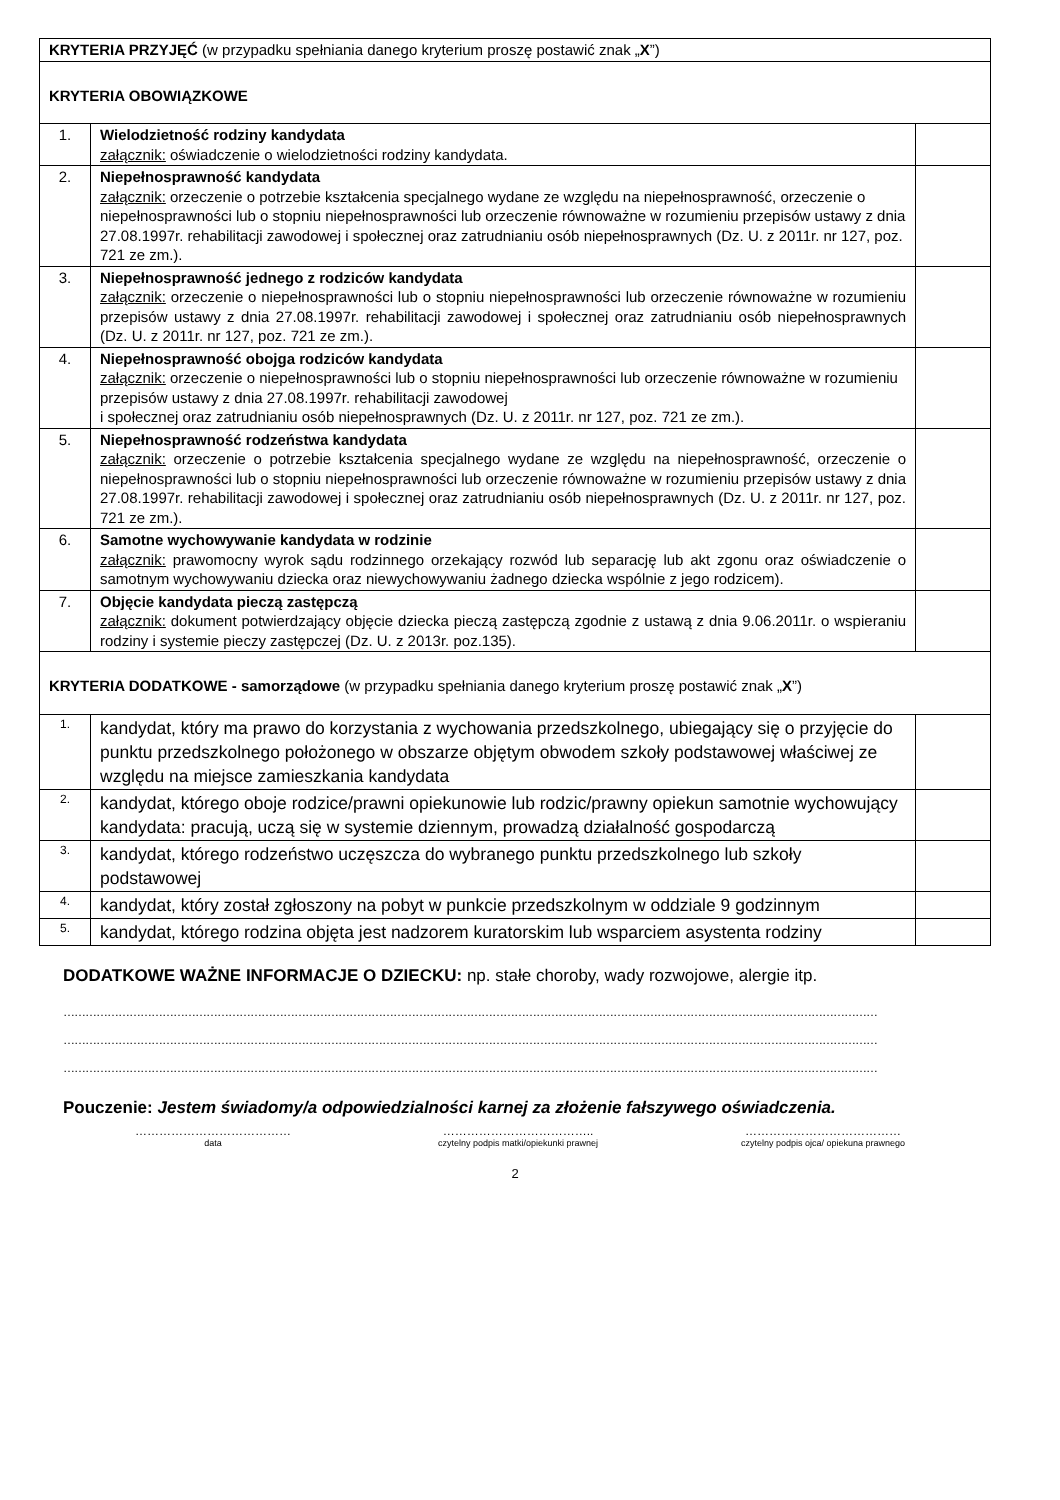| KRYTERIA PRZYJĘĆ (w przypadku spełniania danego kryterium proszę postawić znak „ X ”) | | |
| KRYTERIA OBOWIĄZKOWE | | |
| 1. | Wielodzietność rodziny kandydata załącznik: oświadczenie o wielodzietności rodziny kandydata. | |
| 2. | Niepełnosprawność kandydata załącznik: orzeczenie o potrzebie kształcenia specjalnego wydane ze względu na niepełnosprawność, orzeczenie o niepełnosprawności lub o stopniu niepełnosprawności lub orzeczenie równoważne w rozumieniu przepisów ustawy z dnia 27.08.1997r. rehabilitacji zawodowej i społecznej oraz zatrudnianiu osób niepełnosprawnych (Dz. U. z 2011r. nr 127, poz. 721 ze zm.). | |
| 3. | Niepełnosprawność jednego z rodziców kandydata załącznik: orzeczenie o niepełnosprawności lub o stopniu niepełnosprawności lub orzeczenie równoważne w rozumieniu przepisów ustawy z dnia 27.08.1997r. rehabilitacji zawodowej i społecznej oraz zatrudnianiu osób niepełnosprawnych (Dz. U. z 2011r. nr 127, poz. 721 ze zm.). | |
| 4. | Niepełnosprawność obojga rodziców kandydata załącznik: orzeczenie o niepełnosprawności lub o stopniu niepełnosprawności lub orzeczenie równoważne w rozumieniu przepisów ustawy z dnia 27.08.1997r. rehabilitacji zawodowej i społecznej oraz zatrudnianiu osób niepełnosprawnych (Dz. U. z 2011r. nr 127, poz. 721 ze zm.). | |
| 5. | Niepełnosprawność rodzeństwa kandydata załącznik: orzeczenie o potrzebie kształcenia specjalnego wydane ze względu na niepełnosprawność, orzeczenie o niepełnosprawności lub o stopniu niepełnosprawności lub orzeczenie równoważne w rozumieniu przepisów ustawy z dnia 27.08.1997r. rehabilitacji zawodowej i społecznej oraz zatrudnianiu osób niepełnosprawnych (Dz. U. z 2011r. nr 127, poz. 721 ze zm.). | |
| 6. | Samotne wychowywanie kandydata w rodzinie załącznik: prawomocny wyrok sądu rodzinnego orzekający rozwód lub separację lub akt zgonu oraz oświadczenie o samotnym wychowywaniu dziecka oraz niewychowywaniu żadnego dziecka wspólnie z jego rodzicem). | |
| 7. | Objęcie kandydata pieczą zastępczą załącznik: dokument potwierdzający objęcie dziecka pieczą zastępczą zgodnie z ustawą z dnia 9.06.2011r. o wspieraniu rodziny i systemie pieczy zastępczej (Dz. U. z 2013r. poz.135). | |
| KRYTERIA DODATKOWE - samorządowe (w przypadku spełniania danego kryterium proszę postawić znak „ X ”) | | |
| 1. | kandydat, który ma prawo do korzystania z wychowania przedszkolnego, ubiegający się o przyjęcie do punktu przedszkolnego położonego w obszarze objętym obwodem szkoły podstawowej właściwej ze względu na miejsce zamieszkania kandydata | |
| 2. | kandydat, którego oboje rodzice/prawni opiekunowie lub rodzic/prawny opiekun samotnie wychowujący kandydata: pracują, uczą się w systemie dziennym, prowadzą działalność gospodarczą | |
| 3. | kandydat, którego rodzeństwo uczęszcza do wybranego punktu przedszkolnego lub szkoły podstawowej | |
| 4. | kandydat, który został zgłoszony na pobyt w punkcie przedszkolnym w oddziale 9 godzinnym | |
| 5. | kandydat, którego rodzina objęta jest nadzorem kuratorskim lub wsparciem asystenta rodziny | |
DODATKOWE WAŻNE INFORMACJE O DZIECKU: np. stałe choroby, wady rozwojowe, alergie itp.
……………………………………………………………………………………………………………………………………………………………………………………………………
……………………………………………………………………………………………………………………………………………………………………………………………………
……………………………………………………………………………………………………………………………………………………………………………………………………
Pouczenie: Jestem świadomy/a odpowiedzialności karnej za złożenie fałszywego oświadczenia.
…………………………………
data
………………………………..
czytelny podpis matki/opiekunki prawnej
…………………………………
czytelny podpis ojca/ opiekuna prawnego
2